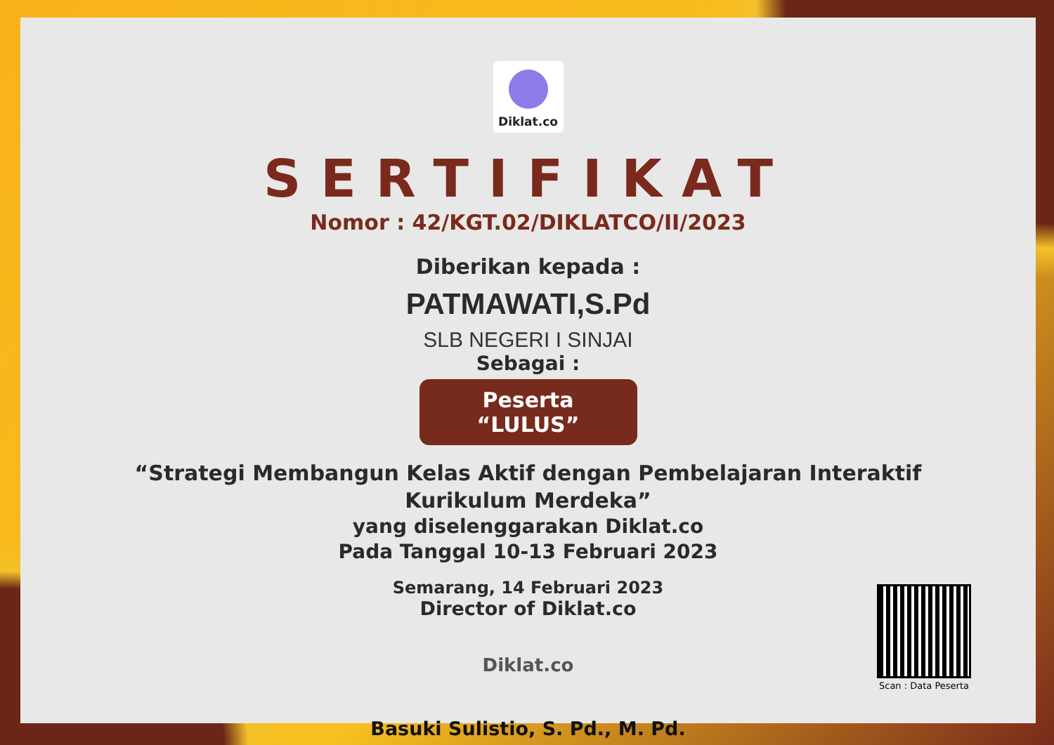Diklat.co
SERTIFIKAT
Nomor : 42/KGT.02/DIKLATCO/II/2023
Diberikan kepada :
PATMAWATI,S.Pd
SLB NEGERI I SINJAI
Sebagai :
Peserta “LULUS”
“Strategi Membangun Kelas Aktif dengan Pembelajaran Interaktif
Kurikulum Merdeka”
yang diselenggarakan Diklat.co
Pada Tanggal 10-13 Februari 2023
Semarang, 14 Februari 2023
Director of Diklat.co
Diklat.co
Basuki Sulistio, S. Pd., M. Pd.
Scan : Data Peserta